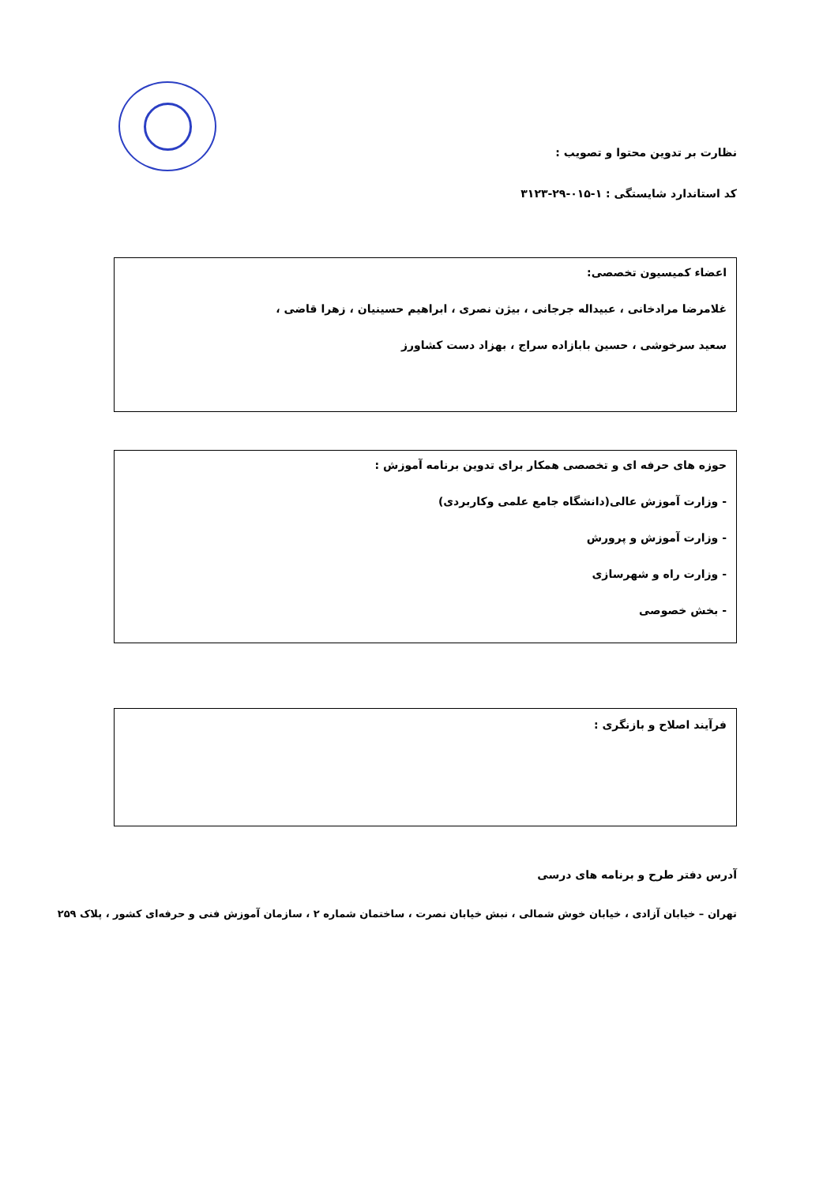نظارت بر تدوین محتوا و تصویب :
کد استاندارد شایستگی : ۱-۰۱۵-۲۹-۳۱۲۳
اعضاء کمیسیون تخصصی:
غلامرضا مرادخانی ، عبیداله جرجانی ، بیژن نصری ، ابراهیم حسینیان ، زهرا قاضی ،
سعید سرخوشی ، حسین بابازاده سراج ، بهزاد دست کشاورز
حوزه های حرفه ای و تخصصی همکار برای تدوین برنامه آموزش :
- وزارت آموزش عالی(دانشگاه جامع علمی وکاربردی)
- وزارت آموزش و پرورش
- وزارت راه و شهرسازی
- بخش خصوصی
فرآیند اصلاح و بازنگری :
آدرس دفتر طرح و برنامه های درسی
تهران – خیابان آزادی ، خیابان خوش شمالی ، نبش خیابان نصرت ، ساختمان شماره ۲ ، سازمان آموزش فنی و حرفه‌ای کشور ، پلاک ۲۵۹